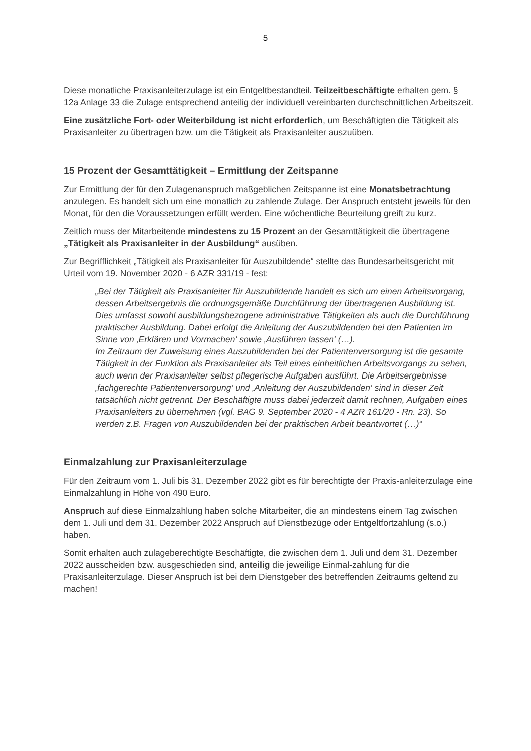5
Diese monatliche Praxisanleiterzulage ist ein Entgeltbestandteil. Teilzeitbeschäftigte erhalten gem. § 12a Anlage 33 die Zulage entsprechend anteilig der individuell vereinbarten durchschnittlichen Arbeitszeit.
Eine zusätzliche Fort- oder Weiterbildung ist nicht erforderlich, um Beschäftigten die Tätigkeit als Praxisanleiter zu übertragen bzw. um die Tätigkeit als Praxisanleiter auszuüben.
15 Prozent der Gesamttätigkeit – Ermittlung der Zeitspanne
Zur Ermittlung der für den Zulagenanspruch maßgeblichen Zeitspanne ist eine Monatsbetrachtung anzulegen. Es handelt sich um eine monatlich zu zahlende Zulage. Der Anspruch entsteht jeweils für den Monat, für den die Voraussetzungen erfüllt werden. Eine wöchentliche Beurteilung greift zu kurz.
Zeitlich muss der Mitarbeitende mindestens zu 15 Prozent an der Gesamttätigkeit die übertragene „Tätigkeit als Praxisanleiter in der Ausbildung“ ausüben.
Zur Begrifflichkeit „Tätigkeit als Praxisanleiter für Auszubildende“ stellte das Bundesarbeitsgericht mit Urteil vom 19. November 2020 - 6 AZR 331/19 - fest:
„Bei der Tätigkeit als Praxisanleiter für Auszubildende handelt es sich um einen Arbeitsvorgang, dessen Arbeitsergebnis die ordnungsgemäße Durchführung der übertragenen Ausbildung ist. Dies umfasst sowohl ausbildungsbezogene administrative Tätigkeiten als auch die Durchführung praktischer Ausbildung. Dabei erfolgt die Anleitung der Auszubildenden bei den Patienten im Sinne von ‚Erklären und Vormachen‘ sowie ‚Ausführen lassen‘ (…).
Im Zeitraum der Zuweisung eines Auszubildenden bei der Patientenversorgung ist die gesamte Tätigkeit in der Funktion als Praxisanleiter als Teil eines einheitlichen Arbeitsvorgangs zu sehen, auch wenn der Praxisanleiter selbst pflegerische Aufgaben ausführt. Die Arbeitsergebnisse ‚fachgerechte Patientenversorgung‘ und ‚Anleitung der Auszubildenden‘ sind in dieser Zeit tatsächlich nicht getrennt. Der Beschäftigte muss dabei jederzeit damit rechnen, Aufgaben eines Praxisanleiters zu übernehmen (vgl. BAG 9. September 2020 - 4 AZR 161/20 - Rn. 23). So werden z.B. Fragen von Auszubildenden bei der praktischen Arbeit beantwortet (…)“
Einmalzahlung zur Praxisanleiterzulage
Für den Zeitraum vom 1. Juli bis 31. Dezember 2022 gibt es für berechtigte der Praxis-anleiterzulage eine Einmalzahlung in Höhe von 490 Euro.
Anspruch auf diese Einmalzahlung haben solche Mitarbeiter, die an mindestens einem Tag zwischen dem 1. Juli und dem 31. Dezember 2022 Anspruch auf Dienstbezüge oder Entgeltfortzahlung (s.o.) haben.
Somit erhalten auch zulageberechtigte Beschäftigte, die zwischen dem 1. Juli und dem 31. Dezember 2022 ausscheiden bzw. ausgeschieden sind, anteilig die jeweilige Einmal-zahlung für die Praxisanleiterzulage. Dieser Anspruch ist bei dem Dienstgeber des betreffenden Zeitraums geltend zu machen!